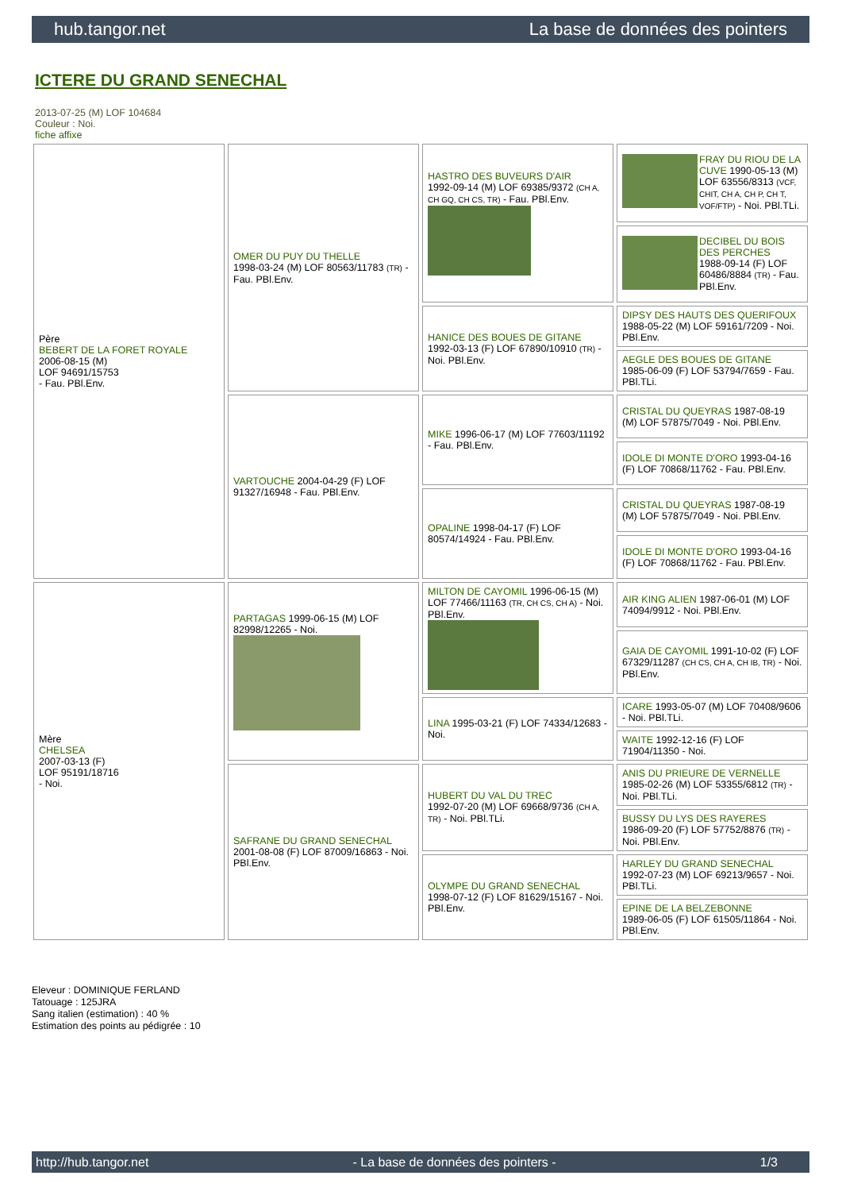hub.tangor.net La base de données des pointers
ICTERE DU GRAND SENECHAL
2013-07-25 (M) LOF 104684
Couleur : Noi.
fiche affixe
| Père BEBERT DE LA FORET ROYALE 2006-08-15 (M) LOF 94691/15753 - Fau. PBl.Env. | OMER DU PUY DU THELLE 1998-03-24 (M) LOF 80563/11783 (TR) - Fau. PBl.Env. | HASTRO DES BUVEURS D'AIR 1992-09-14 (M) LOF 69385/9372 (CH A, CH GQ, CH CS, TR) - Fau. PBl.Env. | FRAY DU RIOU DE LA CUVE 1990-05-13 (M) LOF 63556/8313 (VCF, CHIT, CH A, CH P, CH T, VOF/FTP) - Noi. PBl.TLi. |
| | | | DECIBEL DU BOIS DES PERCHES 1988-09-14 (F) LOF 60486/8884 (TR) - Fau. PBl.Env. |
| | | HANICE DES BOUES DE GITANE 1992-03-13 (F) LOF 67890/10910 (TR) - Noi. PBl.Env. | DIPSY DES HAUTS DES QUERIFOUX 1988-05-22 (M) LOF 59161/7209 - Noi. PBl.Env. |
| | | | AEGLE DES BOUES DE GITANE 1985-06-09 (F) LOF 53794/7659 - Fau. PBl.TLi. |
| | VARTOUCHE 2004-04-29 (F) LOF 91327/16948 - Fau. PBl.Env. | MIKE 1996-06-17 (M) LOF 77603/11192 - Fau. PBl.Env. | CRISTAL DU QUEYRAS 1987-08-19 (M) LOF 57875/7049 - Noi. PBl.Env. |
| | | | IDOLE DI MONTE D'ORO 1993-04-16 (F) LOF 70868/11762 - Fau. PBl.Env. |
| | | OPALINE 1998-04-17 (F) LOF 80574/14924 - Fau. PBl.Env. | CRISTAL DU QUEYRAS 1987-08-19 (M) LOF 57875/7049 - Noi. PBl.Env. |
| | | | IDOLE DI MONTE D'ORO 1993-04-16 (F) LOF 70868/11762 - Fau. PBl.Env. |
| Mère CHELSEA 2007-03-13 (F) LOF 95191/18716 - Noi. | PARTAGAS 1999-06-15 (M) LOF 82998/12265 - Noi. | MILTON DE CAYOMIL 1996-06-15 (M) LOF 77466/11163 (TR, CH CS, CH A) - Noi. PBl.Env. | AIR KING ALIEN 1987-06-01 (M) LOF 74094/9912 - Noi. PBl.Env. |
| | | | GAIA DE CAYOMIL 1991-10-02 (F) LOF 67329/11287 (CH CS, CH A, CH IB, TR) - Noi. PBl.Env. |
| | | LINA 1995-03-21 (F) LOF 74334/12683 - Noi. | ICARE 1993-05-07 (M) LOF 70408/9606 - Noi. PBl.TLi. |
| | | | WAITE 1992-12-16 (F) LOF 71904/11350 - Noi. |
| | SAFRANE DU GRAND SENECHAL 2001-08-08 (F) LOF 87009/16863 - Noi. PBl.Env. | HUBERT DU VAL DU TREC 1992-07-20 (M) LOF 69668/9736 (CH A, TR) - Noi. PBl.TLi. | ANIS DU PRIEURE DE VERNELLE 1985-02-26 (M) LOF 53355/6812 (TR) - Noi. PBl.TLi. |
| | | | BUSSY DU LYS DES RAYERES 1986-09-20 (F) LOF 57752/8876 (TR) - Noi. PBl.Env. |
| | | OLYMPE DU GRAND SENECHAL 1998-07-12 (F) LOF 81629/15167 - Noi. PBl.Env. | HARLEY DU GRAND SENECHAL 1992-07-23 (M) LOF 69213/9657 - Noi. PBl.TLi. |
| | | | EPINE DE LA BELZEBONNE 1989-06-05 (F) LOF 61505/11864 - Noi. PBl.Env. |
Eleveur : DOMINIQUE FERLAND
Tatouage : 125JRA
Sang italien (estimation) : 40 %
Estimation des points au pédigrée : 10
http://hub.tangor.net - La base de données des pointers - 1/3